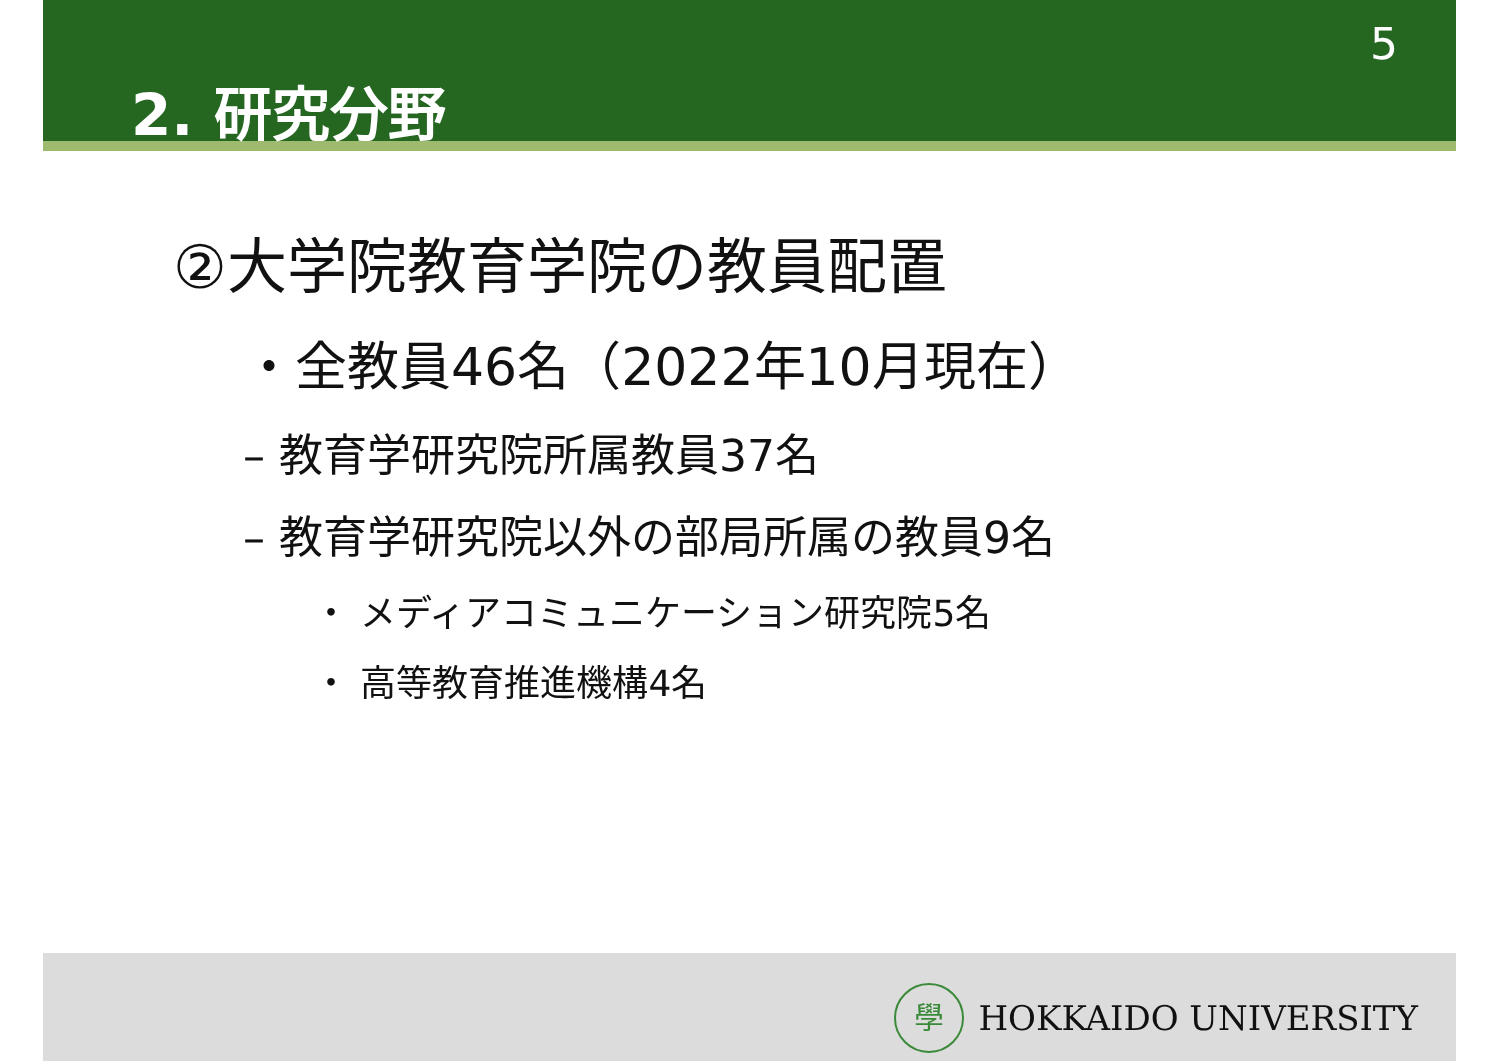5
2. 研究分野
②大学院教育学院の教員配置
・全教員46名（2022年10月現在）
– 教育学研究院所属教員37名
– 教育学研究院以外の部局所属の教員9名
・ メディアコミュニケーション研究院5名
・ 高等教育推進機構4名
學
HOKKAIDO UNIVERSITY